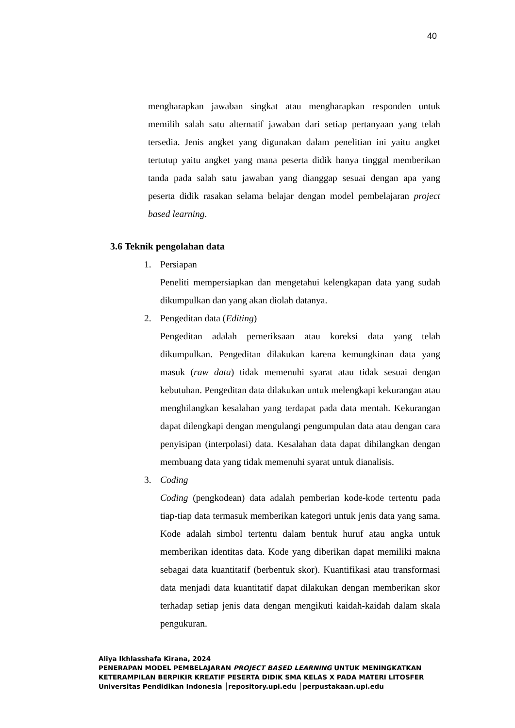40
mengharapkan jawaban singkat atau mengharapkan responden untuk memilih salah satu alternatif jawaban dari setiap pertanyaan yang telah tersedia. Jenis angket yang digunakan dalam penelitian ini yaitu angket tertutup yaitu angket yang mana peserta didik hanya tinggal memberikan tanda pada salah satu jawaban yang dianggap sesuai dengan apa yang peserta didik rasakan selama belajar dengan model pembelajaran project based learning.
3.6 Teknik pengolahan data
1. Persiapan
Peneliti mempersiapkan dan mengetahui kelengkapan data yang sudah dikumpulkan dan yang akan diolah datanya.
2. Pengeditan data (Editing)
Pengeditan adalah pemeriksaan atau koreksi data yang telah dikumpulkan. Pengeditan dilakukan karena kemungkinan data yang masuk (raw data) tidak memenuhi syarat atau tidak sesuai dengan kebutuhan. Pengeditan data dilakukan untuk melengkapi kekurangan atau menghilangkan kesalahan yang terdapat pada data mentah. Kekurangan dapat dilengkapi dengan mengulangi pengumpulan data atau dengan cara penyisipan (interpolasi) data. Kesalahan data dapat dihilangkan dengan membuang data yang tidak memenuhi syarat untuk dianalisis.
3. Coding
Coding (pengkodean) data adalah pemberian kode-kode tertentu pada tiap-tiap data termasuk memberikan kategori untuk jenis data yang sama. Kode adalah simbol tertentu dalam bentuk huruf atau angka untuk memberikan identitas data. Kode yang diberikan dapat memiliki makna sebagai data kuantitatif (berbentuk skor). Kuantifikasi atau transformasi data menjadi data kuantitatif dapat dilakukan dengan memberikan skor terhadap setiap jenis data dengan mengikuti kaidah-kaidah dalam skala pengukuran.
Aliya Ikhlasshafa Kirana, 2024
PENERAPAN MODEL PEMBELAJARAN PROJECT BASED LEARNING UNTUK MENINGKATKAN
KETERAMPILAN BERPIKIR KREATIF PESERTA DIDIK SMA KELAS X PADA MATERI LITOSFER
Universitas Pendidikan Indonesia │repository.upi.edu │perpustakaan.upi.edu